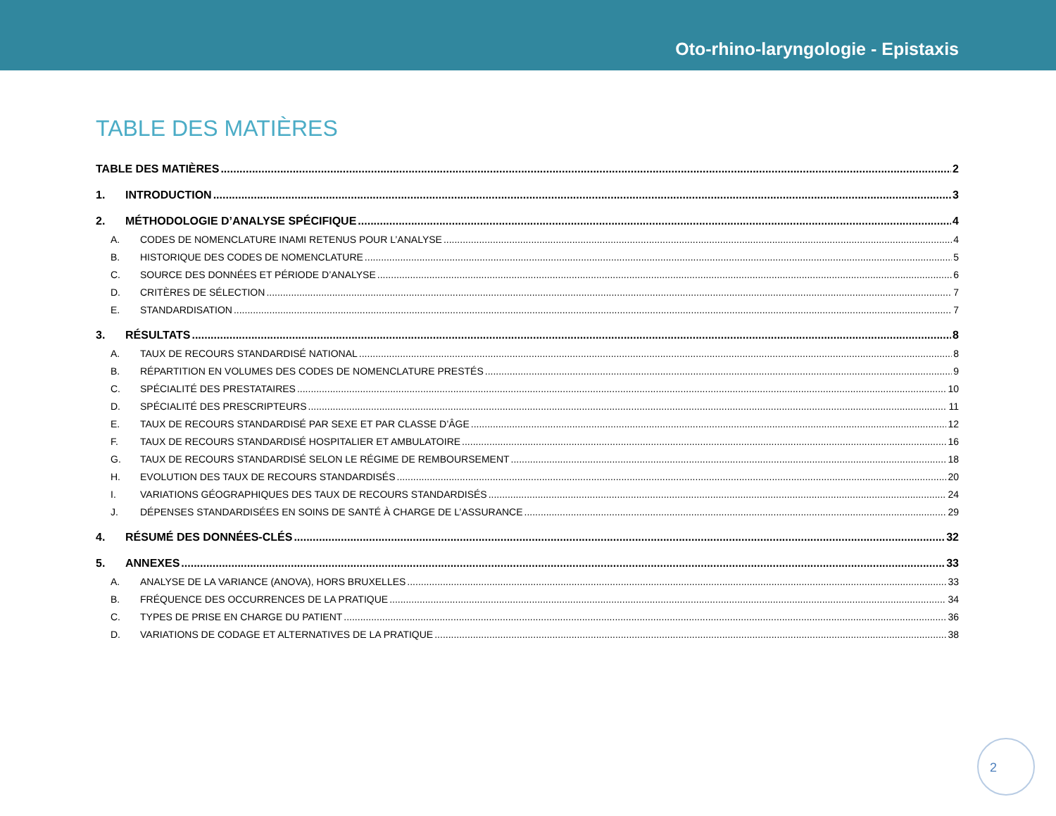Oto-rhino-laryngologie - Epistaxis
TABLE DES MATIÈRES
TABLE DES MATIÈRES 2
1. INTRODUCTION 3
2. MÉTHODOLOGIE D’ANALYSE SPÉCIFIQUE 4
A. CODES DE NOMENCLATURE INAMI RETENUS POUR L’ANALYSE 4
B. HISTORIQUE DES CODES DE NOMENCLATURE 5
C. SOURCE DES DONNÉES ET PÉRIODE D’ANALYSE 6
D. CRITÈRES DE SÉLECTION 7
E. STANDARDISATION 7
3. RÉSULTATS 8
A. TAUX DE RECOURS STANDARDISÉ NATIONAL 8
B. RÉPARTITION EN VOLUMES DES CODES DE NOMENCLATURE PRESTÉS 9
C. SPÉCIALITÉ DES PRESTATAIRES 10
D. SPÉCIALITÉ DES PRESCRIPTEURS 11
E. TAUX DE RECOURS STANDARDISÉ PAR SEXE ET PAR CLASSE D’ÂGE 12
F. TAUX DE RECOURS STANDARDISÉ HOSPITALIER ET AMBULATOIRE 16
G. TAUX DE RECOURS STANDARDISÉ SELON LE RÉGIME DE REMBOURSEMENT 18
H. EVOLUTION DES TAUX DE RECOURS STANDARDISÉS 20
I. VARIATIONS GÉOGRAPHIQUES DES TAUX DE RECOURS STANDARDISÉS 24
J. DÉPENSES STANDARDISÉES EN SOINS DE SANTÉ À CHARGE DE L’ASSURANCE 29
4. RÉSUMÉ DES DONNÉES-CLÉS 32
5. ANNEXES 33
A. ANALYSE DE LA VARIANCE (ANOVA), HORS BRUXELLES 33
B. FRÉQUENCE DES OCCURRENCES DE LA PRATIQUE 34
C. TYPES DE PRISE EN CHARGE DU PATIENT 36
D. VARIATIONS DE CODAGE ET ALTERNATIVES DE LA PRATIQUE 38
2